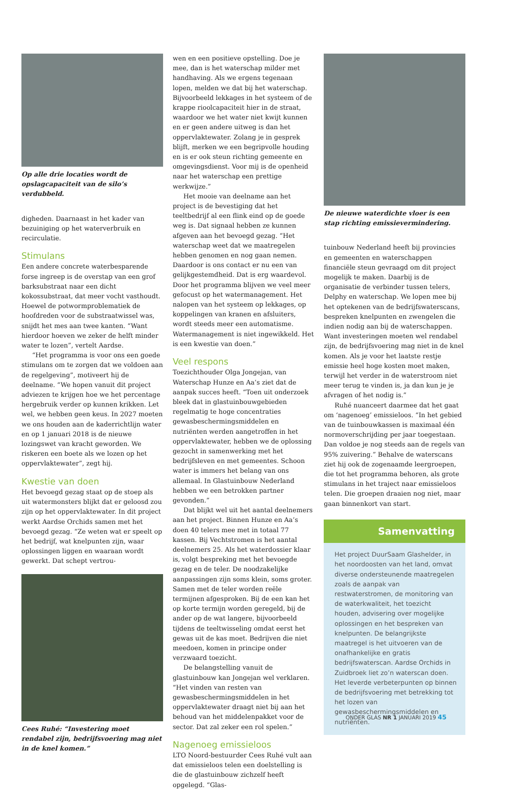Op alle drie locaties wordt de opslagcapaciteit van de silo’s verdubbeld.
digheden. Daarnaast in het kader van bezuiniging op het waterverbruik en recirculatie.
Stimulans
Een andere concrete waterbesparende forse ingreep is de overstap van een grof barksubstraat naar een dicht kokossubstraat, dat meer vocht vasthoudt. Hoewel de potwormproblematiek de hoofdreden voor de substraatwissel was, snijdt het mes aan twee kanten. “Want hierdoor hoeven we zeker de helft minder water te lozen”, vertelt Aardse.
“Het programma is voor ons een goede stimulans om te zorgen dat we voldoen aan de regelgeving”, motiveert hij de deelname. “We hopen vanuit dit project adviezen te krijgen hoe we het percentage hergebruik verder op kunnen krikken. Let wel, we hebben geen keus. In 2027 moeten we ons houden aan de kaderrichtlijn water en op 1 januari 2018 is de nieuwe lozingswet van kracht geworden. We riskeren een boete als we lozen op het oppervlaktewater”, zegt hij.
Kwestie van doen
Het bevoegd gezag staat op de stoep als uit watermonsters blijkt dat er geloosd zou zijn op het oppervlaktewater. In dit project werkt Aardse Orchids samen met het bevoegd gezag. “Ze weten wat er speelt op het bedrijf, wat knelpunten zijn, waar oplossingen liggen en waaraan wordt gewerkt. Dat schept vertrou-
Cees Ruhé: “Investering moet rendabel zijn, bedrijfsvoering mag niet in de knel komen.”
wen en een positieve opstelling. Doe je mee, dan is het waterschap milder met handhaving. Als we ergens tegenaan lopen, melden we dat bij het waterschap. Bijvoorbeeld lekkages in het systeem of de krappe rioolcapaciteit hier in de straat, waardoor we het water niet kwijt kunnen en er geen andere uitweg is dan het oppervlaktewater. Zolang je in gesprek blijft, merken we een begripvolle houding en is er ook steun richting gemeente en omgevingsdienst. Voor mij is de openheid naar het waterschap een prettige werkwijze.”
Het mooie van deelname aan het project is de bevestiging dat het teeltbedrijf al een flink eind op de goede weg is. Dat signaal hebben ze kunnen afgeven aan het bevoegd gezag. “Het waterschap weet dat we maatregelen hebben genomen en nog gaan nemen. Daardoor is ons contact er nu een van gelijkgestemdheid. Dat is erg waardevol. Door het programma blijven we veel meer gefocust op het watermanagement. Het nalopen van het systeem op lekkages, op koppelingen van kranen en afsluiters, wordt steeds meer een automatisme. Watermanagement is niet ingewikkeld. Het is een kwestie van doen.”
Veel respons
Toezichthouder Olga Jongejan, van Waterschap Hunze en Aa’s ziet dat de aanpak succes heeft. “Toen uit onderzoek bleek dat in glastuinbouwgebieden regelmatig te hoge concentraties gewasbeschermingsmiddelen en nutriënten werden aangetroffen in het oppervlaktewater, hebben we de oplossing gezocht in samenwerking met het bedrijfsleven en met gemeentes. Schoon water is immers het belang van ons allemaal. In Glastuinbouw Nederland hebben we een betrokken partner gevonden.”
Dat blijkt wel uit het aantal deelnemers aan het project. Binnen Hunze en Aa’s doen 40 telers mee met in totaal 77 kassen. Bij Vechtstromen is het aantal deelnemers 25. Als het waterdossier klaar is, volgt bespreking met het bevoegde gezag en de teler. De noodzakelijke aanpassingen zijn soms klein, soms groter. Samen met de teler worden reële termijnen afgesproken. Bij de een kan het op korte termijn worden geregeld, bij de ander op de wat langere, bijvoorbeeld tijdens de teeltwisseling omdat eerst het gewas uit de kas moet. Bedrijven die niet meedoen, komen in principe onder verzwaard toezicht.
De belangstelling vanuit de glastuinbouw kan Jongejan wel verklaren. “Het vinden van resten van gewasbeschermingsmiddelen in het oppervlaktewater draagt niet bij aan het behoud van het middelenpakket voor de sector. Dat zal zeker een rol spelen.”
Nagenoeg emissieloos
LTO Noord-bestuurder Cees Ruhé vult aan dat emissieloos telen een doelstelling is die de glastuinbouw zichzelf heeft opgelegd. “Glas-
De nieuwe waterdichte vloer is een stap richting emissievermindering.
tuinbouw Nederland heeft bij provincies en gemeenten en waterschappen financiële steun gevraagd om dit project mogelijk te maken. Daarbij is de organisatie de verbinder tussen telers, Delphy en waterschap. We lopen mee bij het optekenen van de bedrijfswaterscans, bespreken knelpunten en zwengelen die indien nodig aan bij de waterschappen. Want investeringen moeten wel rendabel zijn, de bedrijfsvoering mag niet in de knel komen. Als je voor het laatste restje emissie heel hoge kosten moet maken, terwijl het verder in de waterstroom niet meer terug te vinden is, ja dan kun je je afvragen of het nodig is.”
Ruhé nuanceert daarmee dat het gaat om ‘nagenoeg’ emissieloos. “In het gebied van de tuinbouwkassen is maximaal één normoverschrijding per jaar toegestaan. Dan voldoe je nog steeds aan de regels van 95% zuivering.” Behalve de waterscans ziet hij ook de zogenaamde leergroepen, die tot het programma behoren, als grote stimulans in het traject naar emissieloos telen. Die groepen draaien nog niet, maar gaan binnenkort van start.
Samenvatting
Het project DuurSaam Glashelder, in het noordoosten van het land, omvat diverse ondersteunende maatregelen zoals de aanpak van restwaterstromen, de monitoring van de waterkwaliteit, het toezicht houden, advisering over mogelijke oplossingen en het bespreken van knelpunten. De belangrijkste maatregel is het uitvoeren van de onafhankelijke en gratis bedrijfswaterscan. Aardse Orchids in Zuidbroek liet zo’n waterscan doen. Het leverde verbeterpunten op binnen de bedrijfsvoering met betrekking tot het lozen van gewasbeschermingsmiddelen en nutriënten.
ONDER GLAS NR 1 JANUARI 2019 45